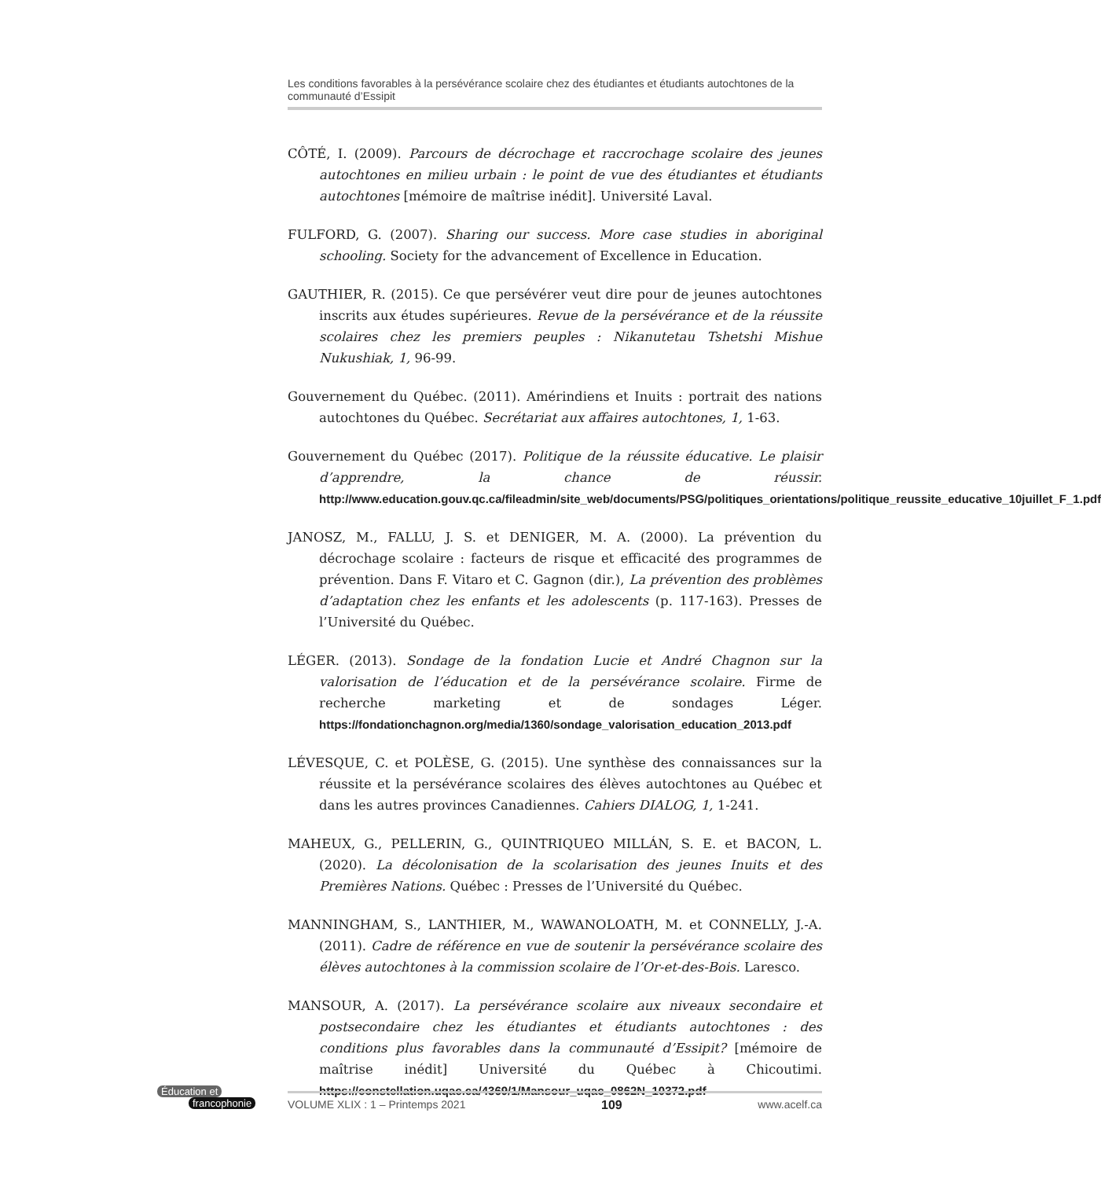Les conditions favorables à la persévérance scolaire chez des étudiantes et étudiants autochtones de la communauté d’Essipit
CÔTÉ, I. (2009). Parcours de décrochage et raccrochage scolaire des jeunes autochtones en milieu urbain : le point de vue des étudiantes et étudiants autochtones [mémoire de maîtrise inédit]. Université Laval.
FULFORD, G. (2007). Sharing our success. More case studies in aboriginal schooling. Society for the advancement of Excellence in Education.
GAUTHIER, R. (2015). Ce que persévérer veut dire pour de jeunes autochtones inscrits aux études supérieures. Revue de la persévérance et de la réussite scolaires chez les premiers peuples : Nikanutetau Tshetshi Mishue Nukushiak, 1, 96-99.
Gouvernement du Québec. (2011). Amérindiens et Inuits : portrait des nations autochtones du Québec. Secrétariat aux affaires autochtones, 1, 1-63.
Gouvernement du Québec (2017). Politique de la réussite éducative. Le plaisir d’apprendre, la chance de réussir. http://www.education.gouv.qc.ca/fileadmin/site_web/documents/PSG/politiques_orientations/politique_reussite_educative_10juillet_F_1.pdf
JANOSZ, M., FALLU, J. S. et DENIGER, M. A. (2000). La prévention du décrochage scolaire : facteurs de risque et efficacité des programmes de prévention. Dans F. Vitaro et C. Gagnon (dir.), La prévention des problèmes d’adaptation chez les enfants et les adolescents (p. 117-163). Presses de l’Université du Québec.
LÉGER. (2013). Sondage de la fondation Lucie et André Chagnon sur la valorisation de l’éducation et de la persévérance scolaire. Firme de recherche marketing et de sondages Léger. https://fondationchagnon.org/media/1360/sondage_valorisation_education_2013.pdf
LÉVESQUE, C. et POLÈSE, G. (2015). Une synthèse des connaissances sur la réussite et la persévérance scolaires des élèves autochtones au Québec et dans les autres provinces Canadiennes. Cahiers DIALOG, 1, 1-241.
MAHEUX, G., PELLERIN, G., QUINTRIQUEO MILLÁN, S. E. et BACON, L. (2020). La décolonisation de la scolarisation des jeunes Inuits et des Premières Nations. Québec : Presses de l’Université du Québec.
MANNINGHAM, S., LANTHIER, M., WAWANOLOATH, M. et CONNELLY, J.-A. (2011). Cadre de référence en vue de soutenir la persévérance scolaire des élèves autochtones à la commission scolaire de l’Or-et-des-Bois. Laresco.
MANSOUR, A. (2017). La persévérance scolaire aux niveaux secondaire et postsecondaire chez les étudiantes et étudiants autochtones : des conditions plus favorables dans la communauté d’Essipit? [mémoire de maîtrise inédit] Université du Québec à Chicoutimi. https://constellation.uqac.ca/4369/1/Mansour_uqac_0862N_10372.pdf
Éducation et
francophonie
VOLUME XLIX : 1 – Printemps 2021 109 www.acelf.ca